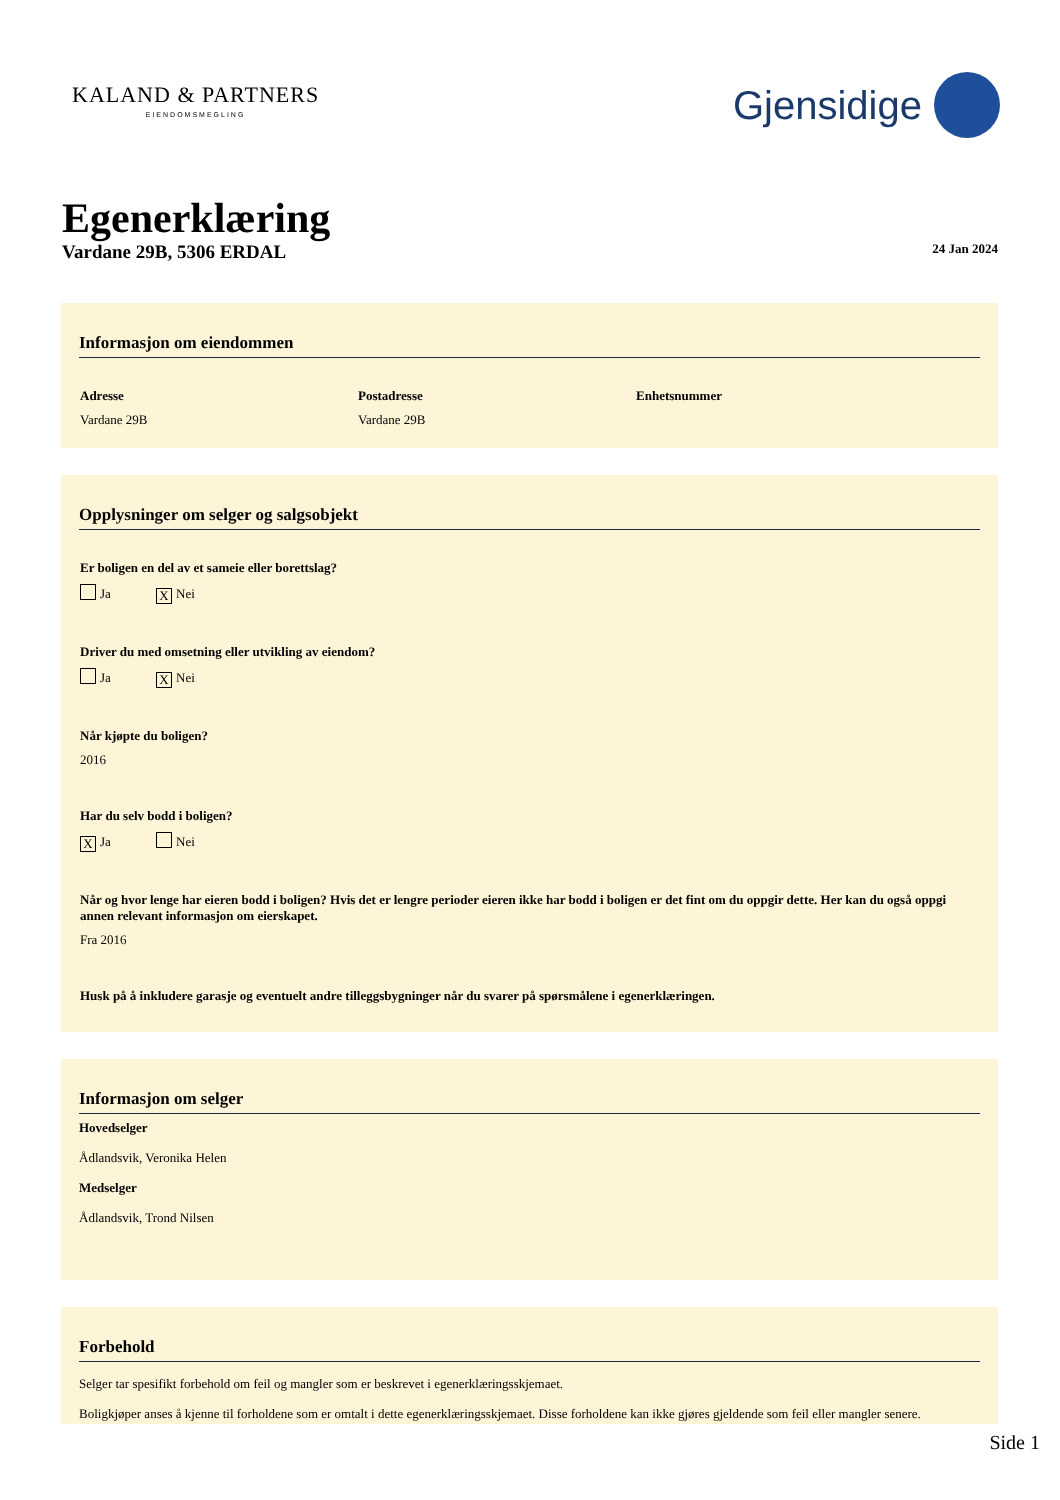KALAND & PARTNERS
EIENDOMSMEGLING
Gjensidige
Egenerklæring
Vardane 29B, 5306 ERDAL
24 Jan 2024
Informasjon om eiendommen
Adresse
Vardane 29B
Postadresse
Vardane 29B
Enhetsnummer
Opplysninger om selger og salgsobjekt
Er boligen en del av et sameie eller borettslag?
Ja X Nei
Driver du med omsetning eller utvikling av eiendom?
Ja X Nei
Når kjøpte du boligen?
2016
Har du selv bodd i boligen?
X Ja Nei
Når og hvor lenge har eieren bodd i boligen? Hvis det er lengre perioder eieren ikke har bodd i boligen er det fint om du oppgir dette. Her kan du også oppgi annen relevant informasjon om eierskapet.
Fra 2016
Husk på å inkludere garasje og eventuelt andre tilleggsbygninger når du svarer på spørsmålene i egenerklæringen.
Informasjon om selger
Hovedselger
Ådlandsvik, Veronika Helen
Medselger
Ådlandsvik, Trond Nilsen
Forbehold
Selger tar spesifikt forbehold om feil og mangler som er beskrevet i egenerklæringsskjemaet.
Boligkjøper anses å kjenne til forholdene som er omtalt i dette egenerklæringsskjemaet. Disse forholdene kan ikke gjøres gjeldende som feil eller mangler senere.
Side 1